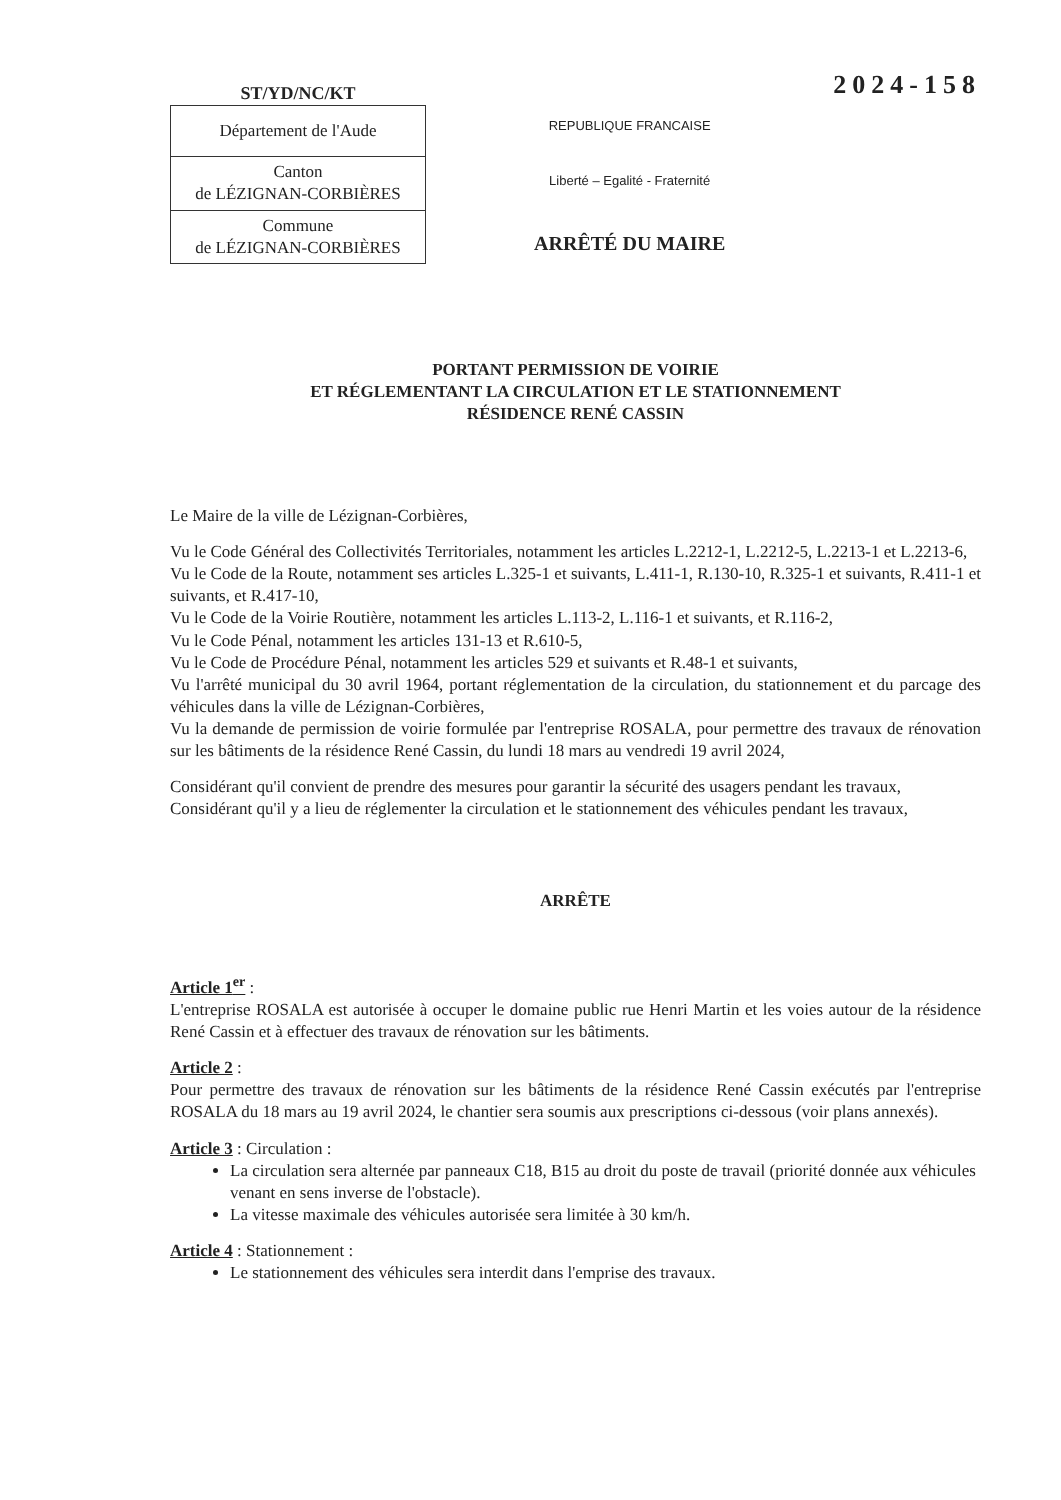ST/YD/NC/KT
| Département de l'Aude |
| Canton de LÉZIGNAN-CORBIÈRES |
| Commune de LÉZIGNAN-CORBIÈRES |
REPUBLIQUE FRANCAISE
Liberté – Egalité - Fraternité
ARRÊTÉ DU MAIRE
2024-158
PORTANT PERMISSION DE VOIRIE
ET RÉGLEMENTANT LA CIRCULATION ET LE STATIONNEMENT
RÉSIDENCE RENÉ CASSIN
Le Maire de la ville de Lézignan-Corbières,
Vu le Code Général des Collectivités Territoriales, notamment les articles L.2212-1, L.2212-5, L.2213-1 et L.2213-6,
Vu le Code de la Route, notamment ses articles L.325-1 et suivants, L.411-1, R.130-10, R.325-1 et suivants, R.411-1 et suivants, et R.417-10,
Vu le Code de la Voirie Routière, notamment les articles L.113-2, L.116-1 et suivants, et R.116-2,
Vu le Code Pénal, notamment les articles 131-13 et R.610-5,
Vu le Code de Procédure Pénal, notamment les articles 529 et suivants et R.48-1 et suivants,
Vu l'arrêté municipal du 30 avril 1964, portant réglementation de la circulation, du stationnement et du parcage des véhicules dans la ville de Lézignan-Corbières,
Vu la demande de permission de voirie formulée par l'entreprise ROSALA, pour permettre des travaux de rénovation sur les bâtiments de la résidence René Cassin, du lundi 18 mars au vendredi 19 avril 2024,
Considérant qu'il convient de prendre des mesures pour garantir la sécurité des usagers pendant les travaux,
Considérant qu'il y a lieu de réglementer la circulation et le stationnement des véhicules pendant les travaux,
ARRÊTE
Article 1<sup>er</sup> :
L'entreprise ROSALA est autorisée à occuper le domaine public rue Henri Martin et les voies autour de la résidence René Cassin et à effectuer des travaux de rénovation sur les bâtiments.
Article 2 :
Pour permettre des travaux de rénovation sur les bâtiments de la résidence René Cassin exécutés par l'entreprise ROSALA du 18 mars au 19 avril 2024, le chantier sera soumis aux prescriptions ci-dessous (voir plans annexés).
Article 3 : Circulation :
La circulation sera alternée par panneaux C18, B15 au droit du poste de travail (priorité donnée aux véhicules venant en sens inverse de l'obstacle).
La vitesse maximale des véhicules autorisée sera limitée à 30 km/h.
Article 4 : Stationnement :
Le stationnement des véhicules sera interdit dans l'emprise des travaux.